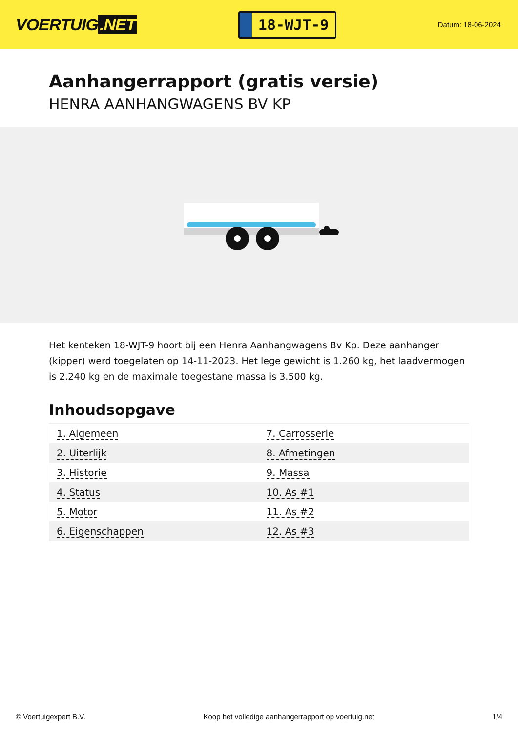VOERTUIG.NET
18-WJT-9
Datum: 18-06-2024
Aanhangerrapport (gratis versie)
HENRA AANHANGWAGENS BV KP
Het kenteken 18-WJT-9 hoort bij een Henra Aanhangwagens Bv Kp. Deze aanhanger (kipper) werd toegelaten op 14-11-2023. Het lege gewicht is 1.260 kg, het laadvermogen is 2.240 kg en de maximale toegestane massa is 3.500 kg.
Inhoudsopgave
| 1. Algemeen | 7. Carrosserie |
| 2. Uiterlijk | 8. Afmetingen |
| 3. Historie | 9. Massa |
| 4. Status | 10. As #1 |
| 5. Motor | 11. As #2 |
| 6. Eigenschappen | 12. As #3 |
© Voertuigexpert B.V. Koop het volledige aanhangerrapport op voertuig.net 1/4